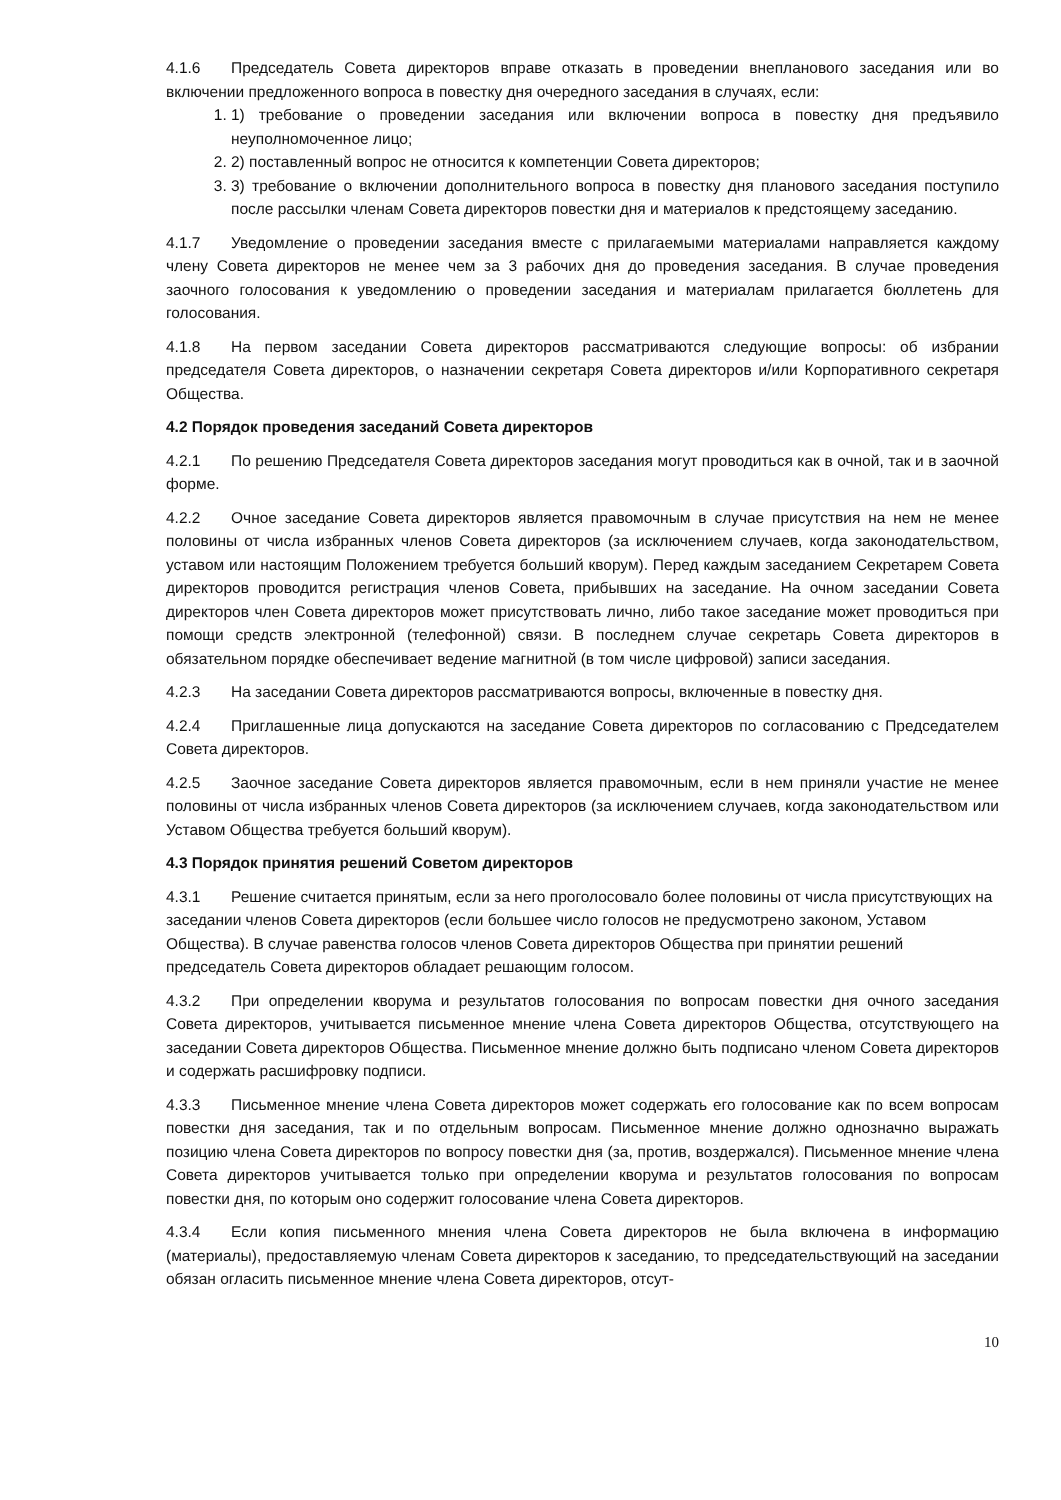4.1.6 Председатель Совета директоров вправе отказать в проведении внепланового заседания или во включении предложенного вопроса в повестку дня очередного заседания в случаях, если:
1. 1) требование о проведении заседания или включении вопроса в повестку дня предъявило неуполномоченное лицо;
2. 2) поставленный вопрос не относится к компетенции Совета директоров;
3. 3) требование о включении дополнительного вопроса в повестку дня планового заседания поступило после рассылки членам Совета директоров повестки дня и материалов к предстоящему заседанию.
4.1.7 Уведомление о проведении заседания вместе с прилагаемыми материалами направляется каждому члену Совета директоров не менее чем за 3 рабочих дня до проведения заседания. В случае проведения заочного голосования к уведомлению о проведении заседания и материалам прилагается бюллетень для голосования.
4.1.8 На первом заседании Совета директоров рассматриваются следующие вопросы: об избрании председателя Совета директоров, о назначении секретаря Совета директоров и/или Корпоративного секретаря Общества.
4.2 Порядок проведения заседаний Совета директоров
4.2.1 По решению Председателя Совета директоров заседания могут проводиться как в очной, так и в заочной форме.
4.2.2 Очное заседание Совета директоров является правомочным в случае присутствия на нем не менее половины от числа избранных членов Совета директоров (за исключением случаев, когда законодательством, уставом или настоящим Положением требуется больший кворум). Перед каждым заседанием Секретарем Совета директоров проводится регистрация членов Совета, прибывших на заседание. На очном заседании Совета директоров член Совета директоров может присутствовать лично, либо такое заседание может проводиться при помощи средств электронной (телефонной) связи. В последнем случае секретарь Совета директоров в обязательном порядке обеспечивает ведение магнитной (в том числе цифровой) записи заседания.
4.2.3 На заседании Совета директоров рассматриваются вопросы, включенные в повестку дня.
4.2.4 Приглашенные лица допускаются на заседание Совета директоров по согласованию с Председателем Совета директоров.
4.2.5 Заочное заседание Совета директоров является правомочным, если в нем приняли участие не менее половины от числа избранных членов Совета директоров (за исключением случаев, когда законодательством или Уставом Общества требуется больший кворум).
4.3 Порядок принятия решений Советом директоров
4.3.1 Решение считается принятым, если за него проголосовало более половины от числа присутствующих на заседании членов Совета директоров (если большее число голосов не предусмотрено законом, Уставом Общества). В случае равенства голосов членов Совета директоров Общества при принятии решений председатель Совета директоров обладает решающим голосом.
4.3.2 При определении кворума и результатов голосования по вопросам повестки дня очного заседания Совета директоров, учитывается письменное мнение члена Совета директоров Общества, отсутствующего на заседании Совета директоров Общества. Письменное мнение должно быть подписано членом Совета директоров и содержать расшифровку подписи.
4.3.3 Письменное мнение члена Совета директоров может содержать его голосование как по всем вопросам повестки дня заседания, так и по отдельным вопросам. Письменное мнение должно однозначно выражать позицию члена Совета директоров по вопросу повестки дня (за, против, воздержался). Письменное мнение члена Совета директоров учитывается только при определении кворума и результатов голосования по вопросам повестки дня, по которым оно содержит голосование члена Совета директоров.
4.3.4 Если копия письменного мнения члена Совета директоров не была включена в информацию (материалы), предоставляемую членам Совета директоров к заседанию, то председательствующий на заседании обязан огласить письменное мнение члена Совета директоров, отсут-
10